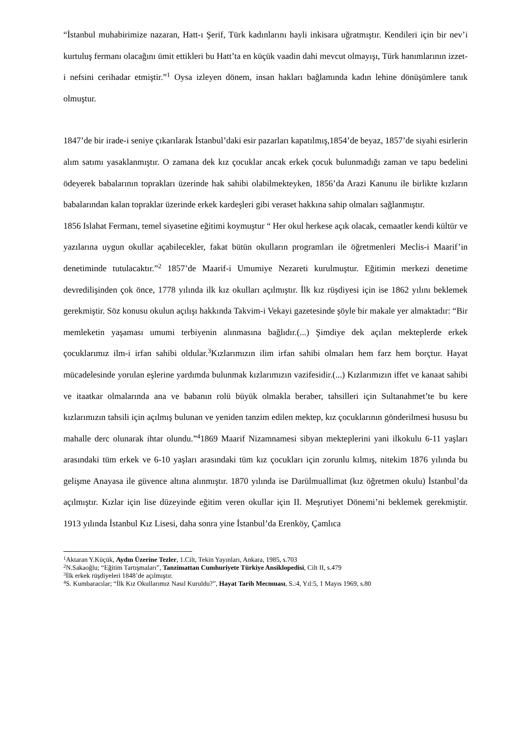“İstanbul muhabirimize nazaran, Hatt-ı Şerif, Türk kadınlarını hayli inkisara uğratmıştır. Kendileri için bir nev’i kurtuluş fermanı olacağını ümit ettikleri bu Hatt’ta en küçük vaadin dahi mevcut olmayışı, Türk hanımlarının izzet-i nefsini cerihadar etmiştir.”<sup>1</sup> Oysa izleyen dönem, insan hakları bağlamında kadın lehine dönüşümlere tanık olmuştur.
1847’de bir irade-i seniye çıkarılarak İstanbul’daki esir pazarları kapatılmış,1854’de beyaz, 1857’de siyahi esirlerin alım satımı yasaklanmıştır. O zamana dek kız çocuklar ancak erkek çocuk bulunmadığı zaman ve tapu bedelini ödeyerek babalarının toprakları üzerinde hak sahibi olabilmekteyken, 1856’da Arazi Kanunu ile birlikte kızların babalarından kalan topraklar üzerinde erkek kardeşleri gibi veraset hakkına sahip olmaları sağlanmıştır.
1856 Islahat Fermanı, temel siyasetine eğitimi koymuştur “ Her okul herkese açık olacak, cemaatler kendi kültür ve yazılarına uygun okullar açabilecekler, fakat bütün okulların programları ile öğretmenleri Meclis-i Maarif’in denetiminde tutulacaktır.”<sup>2</sup> 1857’de Maarif-i Umumiye Nezareti kurulmuştur. Eğitimin merkezi denetime devredilişinden çok önce, 1778 yılında ilk kız okulları açılmıştır. İlk kız rüşdiyesi için ise 1862 yılını beklemek gerekmiştir. Söz konusu okulun açılışı hakkında Takvim-i Vekayi gazetesinde şöyle bir makale yer almaktadır: “Bir memleketin yaşaması umumi terbiyenin alınmasına bağlıdır.(...) Şimdiye dek açılan mekteplerde erkek çocuklarımız ilm-i irfan sahibi oldular.<sup>3</sup>Kızlarımızın ilim irfan sahibi olmaları hem farz hem borçtur. Hayat mücadelesinde yorulan eşlerine yardımda bulunmak kızlarımızın vazifesidir.(...) Kızlarımızın iffet ve kanaat sahibi ve itaatkar olmalarında ana ve babanın rolü büyük olmakla beraber, tahsilleri için Sultanahmet’te bu kere kızlarımızın tahsili için açılmış bulunan ve yeniden tanzim edilen mektep, kız çocuklarının gönderilmesi hususu bu mahalle derc olunarak ihtar olundu.”<sup>4</sup>1869 Maarif Nizamnamesi sibyan mekteplerini yani ilkokulu 6-11 yaşları arasındaki tüm erkek ve 6-10 yaşları arasındaki tüm kız çocukları için zorunlu kılmış, nitekim 1876 yılında bu gelişme Anayasa ile güvence altına alınmıştır. 1870 yılında ise Darülmuallimat (kız öğretmen okulu) İstanbul’da açılmıştır. Kızlar için lise düzeyinde eğitim veren okullar için II. Meşrutiyet Dönemi’ni beklemek gerekmiştir. 1913 yılında İstanbul Kız Lisesi, daha sonra yine İstanbul’da Erenköy, Çamlıca
<sup>1</sup> Aktaran Y.Küçük, Aydın Üzerine Tezler, 1.Cilt, Tekin Yayınları, Ankara, 1985, s.703
<sup>2</sup> N.Sakaoğlu; “Eğitim Tartışmaları”, Tanzimattan Cumhuriyete Türkiye Ansiklopedisi, Cilt II, s.479
<sup>3</sup> İlk erkek rüşdiyeleri 1848’de açılmıştır.
<sup>4</sup> S. Kumbaracılar; “İlk Kız Okullarımız Nasıl Kuruldu?”, Hayat Tarih Mecmuası, S.:4, Yıl:5, 1 Mayıs 1969, s.80